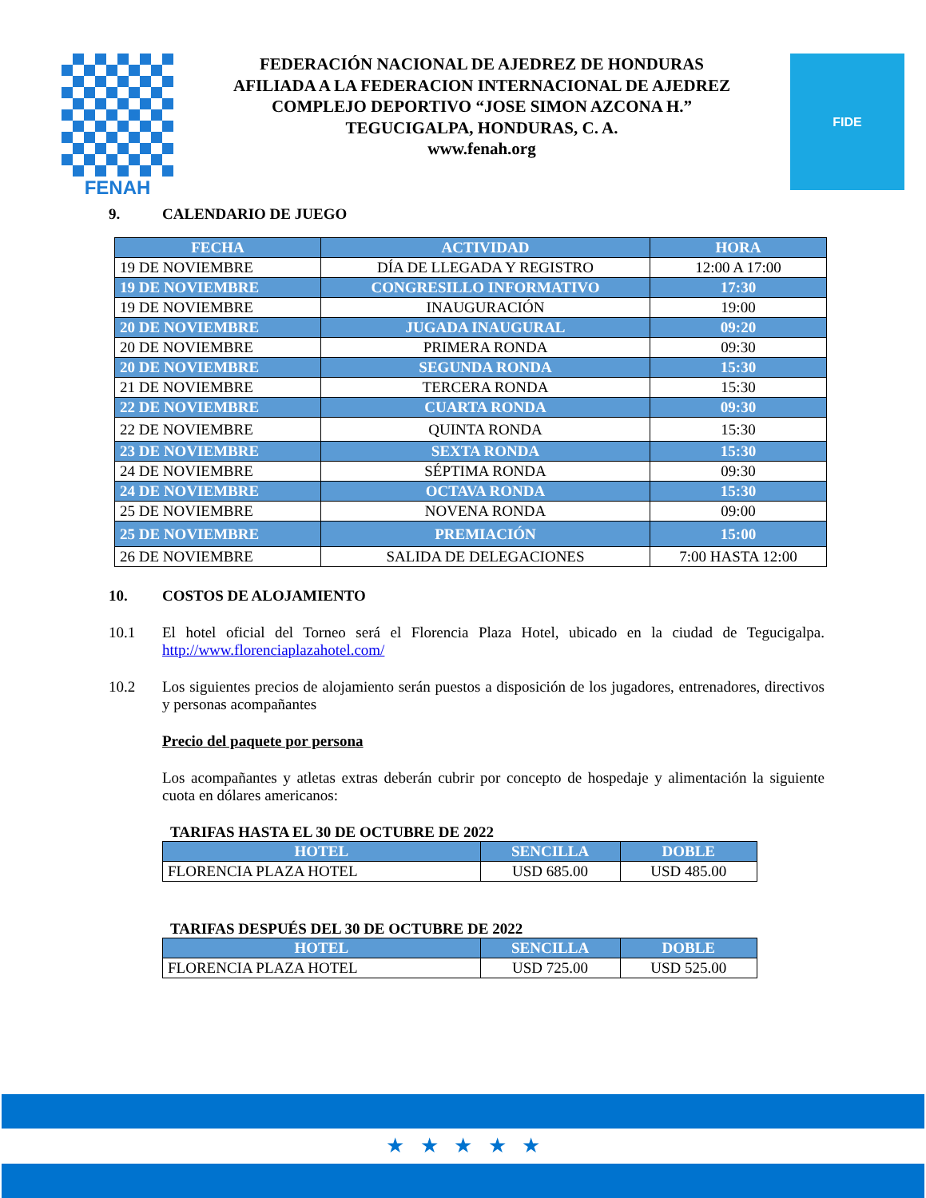FENAH
FEDERACIÓN NACIONAL DE AJEDREZ DE HONDURAS
AFILIADA A LA FEDERACION INTERNACIONAL DE AJEDREZ
COMPLEJO DEPORTIVO “JOSE SIMON AZCONA H.”
TEGUCIGALPA, HONDURAS, C. A.
www.fenah.org
FIDE
9. CALENDARIO DE JUEGO
| FECHA | ACTIVIDAD | HORA |
| --- | --- | --- |
| 19 DE NOVIEMBRE | DÍA DE LLEGADA Y REGISTRO | 12:00 A 17:00 |
| 19 DE NOVIEMBRE | CONGRESILLO INFORMATIVO | 17:30 |
| 19 DE NOVIEMBRE | INAUGURACIÓN | 19:00 |
| 20 DE NOVIEMBRE | JUGADA INAUGURAL | 09:20 |
| 20 DE NOVIEMBRE | PRIMERA RONDA | 09:30 |
| 20 DE NOVIEMBRE | SEGUNDA RONDA | 15:30 |
| 21 DE NOVIEMBRE | TERCERA RONDA | 15:30 |
| 22 DE NOVIEMBRE | CUARTA RONDA | 09:30 |
| 22 DE NOVIEMBRE | QUINTA RONDA | 15:30 |
| 23 DE NOVIEMBRE | SEXTA RONDA | 15:30 |
| 24 DE NOVIEMBRE | SÉPTIMA RONDA | 09:30 |
| 24 DE NOVIEMBRE | OCTAVA RONDA | 15:30 |
| 25 DE NOVIEMBRE | NOVENA RONDA | 09:00 |
| 25 DE NOVIEMBRE | PREMIACIÓN | 15:00 |
| 26 DE NOVIEMBRE | SALIDA DE DELEGACIONES | 7:00 HASTA 12:00 |
10. COSTOS DE ALOJAMIENTO
10.1 El hotel oficial del Torneo será el Florencia Plaza Hotel, ubicado en la ciudad de Tegucigalpa. http://www.florenciaplazahotel.com/
10.2 Los siguientes precios de alojamiento serán puestos a disposición de los jugadores, entrenadores, directivos y personas acompañantes
Precio del paquete por persona
Los acompañantes y atletas extras deberán cubrir por concepto de hospedaje y alimentación la siguiente cuota en dólares americanos:
TARIFAS HASTA EL 30 DE OCTUBRE DE 2022
| HOTEL | SENCILLA | DOBLE |
| --- | --- | --- |
| FLORENCIA PLAZA HOTEL | USD 685.00 | USD 485.00 |
TARIFAS DESPUÉS DEL 30 DE OCTUBRE DE 2022
| HOTEL | SENCILLA | DOBLE |
| --- | --- | --- |
| FLORENCIA PLAZA HOTEL | USD 725.00 | USD 525.00 |
★ ★ ★ ★ ★